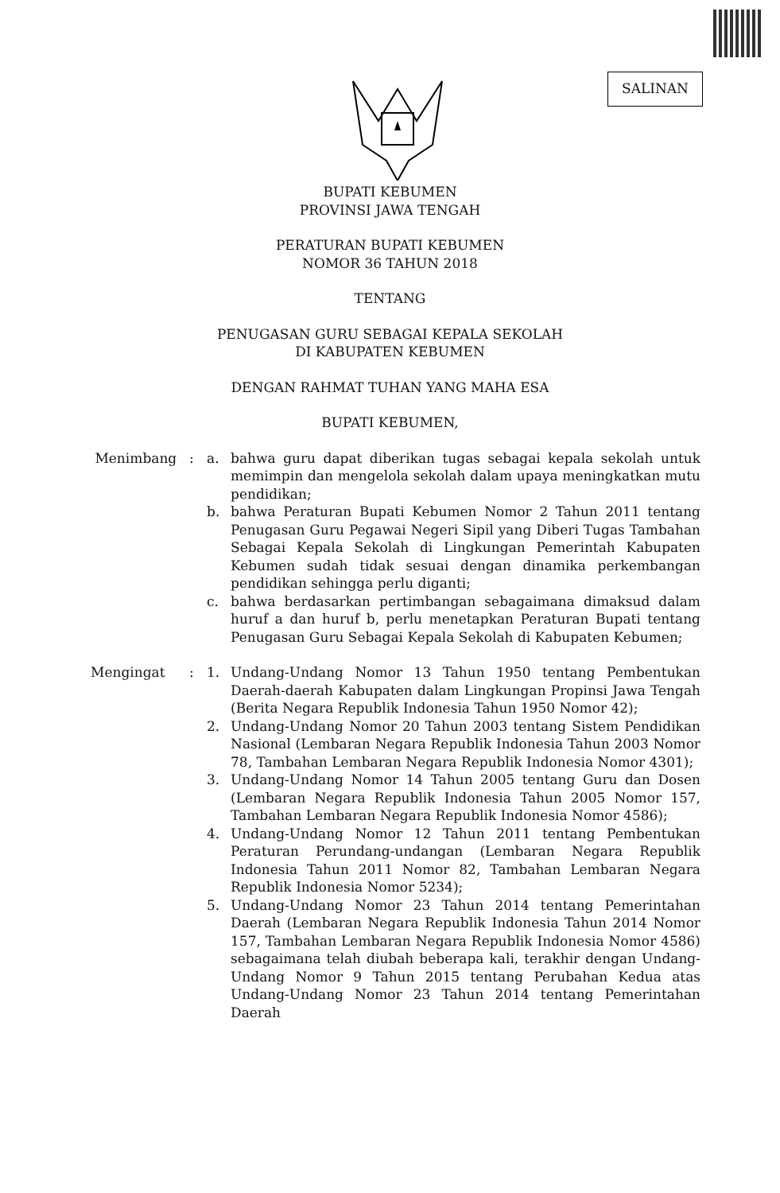SALINAN
BUPATI KEBUMEN
PROVINSI JAWA TENGAH
PERATURAN BUPATI KEBUMEN
NOMOR 36 TAHUN 2018
TENTANG
PENUGASAN GURU SEBAGAI KEPALA SEKOLAH
DI KABUPATEN KEBUMEN
DENGAN RAHMAT TUHAN YANG MAHA ESA
BUPATI KEBUMEN,
Menimbang : a. bahwa guru dapat diberikan tugas sebagai kepala sekolah untuk memimpin dan mengelola sekolah dalam upaya meningkatkan mutu pendidikan;
b. bahwa Peraturan Bupati Kebumen Nomor 2 Tahun 2011 tentang Penugasan Guru Pegawai Negeri Sipil yang Diberi Tugas Tambahan Sebagai Kepala Sekolah di Lingkungan Pemerintah Kabupaten Kebumen sudah tidak sesuai dengan dinamika perkembangan pendidikan sehingga perlu diganti;
c. bahwa berdasarkan pertimbangan sebagaimana dimaksud dalam huruf a dan huruf b, perlu menetapkan Peraturan Bupati tentang Penugasan Guru Sebagai Kepala Sekolah di Kabupaten Kebumen;
Mengingat : 1. Undang-Undang Nomor 13 Tahun 1950 tentang Pembentukan Daerah-daerah Kabupaten dalam Lingkungan Propinsi Jawa Tengah (Berita Negara Republik Indonesia Tahun 1950 Nomor 42);
2. Undang-Undang Nomor 20 Tahun 2003 tentang Sistem Pendidikan Nasional (Lembaran Negara Republik Indonesia Tahun 2003 Nomor 78, Tambahan Lembaran Negara Republik Indonesia Nomor 4301);
3. Undang-Undang Nomor 14 Tahun 2005 tentang Guru dan Dosen (Lembaran Negara Republik Indonesia Tahun 2005 Nomor 157, Tambahan Lembaran Negara Republik Indonesia Nomor 4586);
4. Undang-Undang Nomor 12 Tahun 2011 tentang Pembentukan Peraturan Perundang-undangan (Lembaran Negara Republik Indonesia Tahun 2011 Nomor 82, Tambahan Lembaran Negara Republik Indonesia Nomor 5234);
5. Undang-Undang Nomor 23 Tahun 2014 tentang Pemerintahan Daerah (Lembaran Negara Republik Indonesia Tahun 2014 Nomor 157, Tambahan Lembaran Negara Republik Indonesia Nomor 4586) sebagaimana telah diubah beberapa kali, terakhir dengan Undang-Undang Nomor 9 Tahun 2015 tentang Perubahan Kedua atas Undang-Undang Nomor 23 Tahun 2014 tentang Pemerintahan Daerah